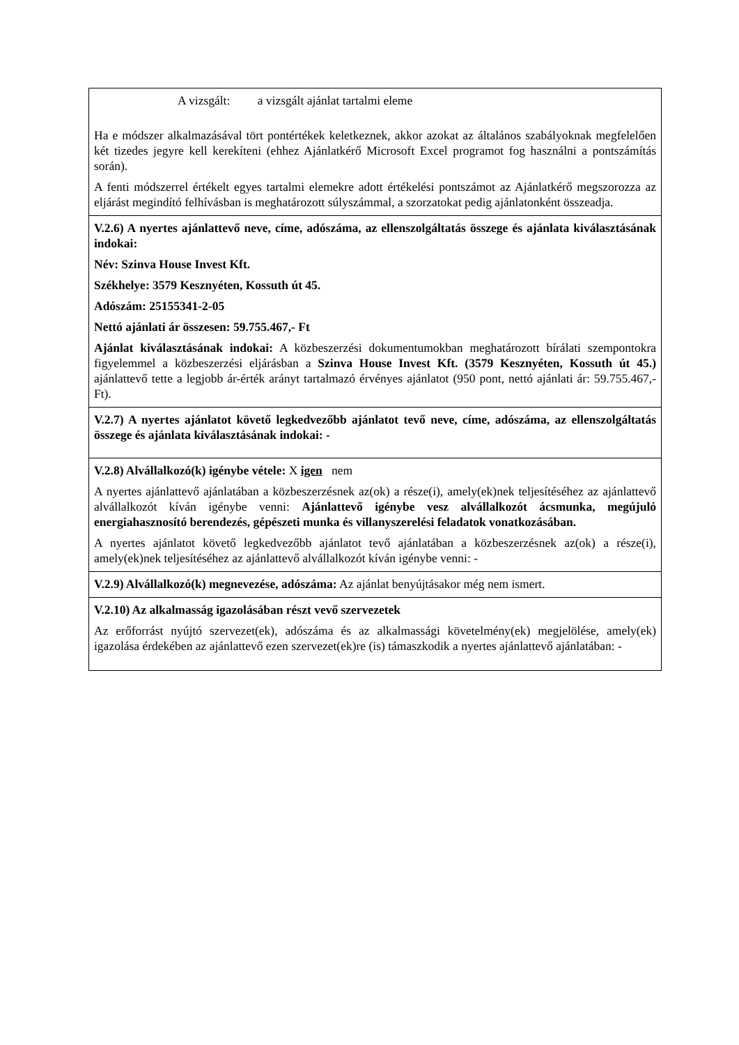A vizsgált: a vizsgált ajánlat tartalmi eleme
Ha e módszer alkalmazásával tört pontértékek keletkeznek, akkor azokat az általános szabályoknak megfelelően két tizedes jegyre kell kerekíteni (ehhez Ajánlatkérő Microsoft Excel programot fog használni a pontszámítás során).
A fenti módszerrel értékelt egyes tartalmi elemekre adott értékelési pontszámot az Ajánlatkérő megszorozza az eljárást megindító felhívásban is meghatározott súlyszámmal, a szorzatokat pedig ajánlatonként összeadja.
V.2.6) A nyertes ajánlattevő neve, címe, adószáma, az ellenszolgáltatás összege és ajánlata kiválasztásának indokai:
Név: Szinva House Invest Kft.
Székhelye: 3579 Keszny­éten, Kossuth út 45.
Adószám: 25155341-2-05
Nettó ajánlati ár összesen: 59.755.467,- Ft
Ajánlat kiválasztásának indokai: A közbeszerzési dokumentumokban meghatározott bírálati szempontokra figyelemmel a közbeszerzési eljárásban a Szinva House Invest Kft. (3579 Keszny­éten, Kossuth út 45.) ajánlattevő tette a legjobb ár-érték arányt tartalmazó érvényes ajánlatot (950 pont, nettó ajánlati ár: 59.755.467,- Ft).
V.2.7) A nyertes ajánlatot követő legkedvezőbb ajánlatot tevő neve, címe, adószáma, az ellenszolgáltatás összege és ajánlata kiválasztásának indokai: -
V.2.8) Alvállalkozó(k) igénybe vétele: X igen nem
A nyertes ajánlattevő ajánlatában a közbeszerzésnek az(ok) a része(i), amely(ek)nek teljesítéséhez az ajánlattevő alvállalkozót kíván igénybe venni: Ajánlattevő igénybe vesz alvállalkozót ácsmunka, megújuló energiahasznosító berendezés, gépészeti munka és villanyszerelési feladatok vonatkozásában.
A nyertes ajánlatot követő legkedvezőbb ajánlatot tevő ajánlatában a közbeszerzésnek az(ok) a része(i), amely(ek)nek teljesítéséhez az ajánlattevő alvállalkozót kíván igénybe venni: -
V.2.9) Alvállalkozó(k) megnevezése, adószáma: Az ajánlat benyújtásakor még nem ismert.
V.2.10) Az alkalmasság igazolásában részt vevő szervezetek
Az erőforrást nyújtó szervezet(ek), adószáma és az alkalmassági követelmény(ek) megjelölése, amely(ek) igazolása érdekében az ajánlattevő ezen szervezet(ek)re (is) támaszkodik a nyertes ajánlattevő ajánlatában: -